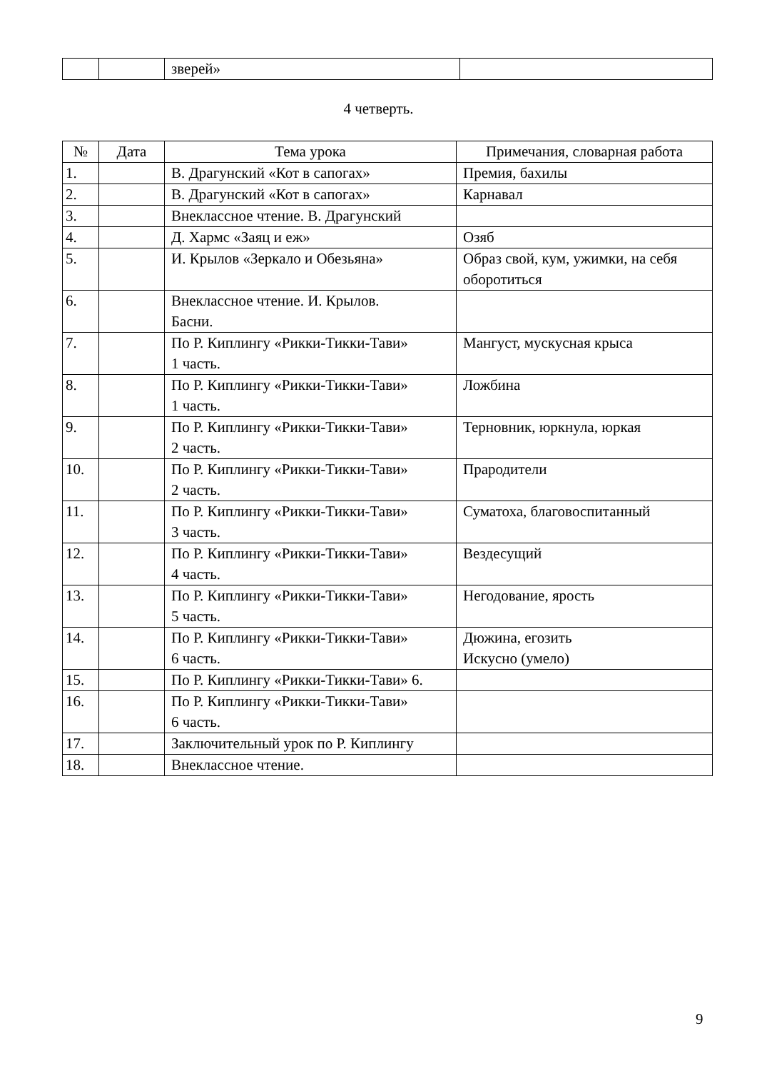| | | зверей» | |
4 четверть.
| № | Дата | Тема урока | Примечания, словарная работа |
| --- | --- | --- | --- |
| 1. | | В. Драгунский «Кот в сапогах» | Премия, бахилы |
| 2. | | В. Драгунский «Кот в сапогах» | Карнавал |
| 3. | | Внеклассное чтение. В. Драгунский | |
| 4. | | Д. Хармс «Заяц и еж» | Озяб |
| 5. | | И. Крылов «Зеркало и Обезьяна» | Образ свой, кум, ужимки, на себя оборотиться |
| 6. | | Внеклассное чтение. И. Крылов. Басни. | |
| 7. | | По Р. Киплингу «Рикки-Тикки-Тави» 1 часть. | Мангуст, мускусная крыса |
| 8. | | По Р. Киплингу «Рикки-Тикки-Тави» 1 часть. | Ложбина |
| 9. | | По Р. Киплингу «Рикки-Тикки-Тави» 2 часть. | Терновник, юркнула, юркая |
| 10. | | По Р. Киплингу «Рикки-Тикки-Тави» 2 часть. | Прародители |
| 11. | | По Р. Киплингу «Рикки-Тикки-Тави» 3 часть. | Суматоха, благовоспитанный |
| 12. | | По Р. Киплингу «Рикки-Тикки-Тави» 4 часть. | Вездесущий |
| 13. | | По Р. Киплингу «Рикки-Тикки-Тави» 5 часть. | Негодование, ярость |
| 14. | | По Р. Киплингу «Рикки-Тикки-Тави» 6 часть. | Дюжина, егозить Искусно (умело) |
| 15. | | По Р. Киплингу «Рикки-Тикки-Тави» 6. | |
| 16. | | По Р. Киплингу «Рикки-Тикки-Тави» 6 часть. | |
| 17. | | Заключительный урок по Р. Киплингу | |
| 18. | | Внеклассное чтение. | |
9